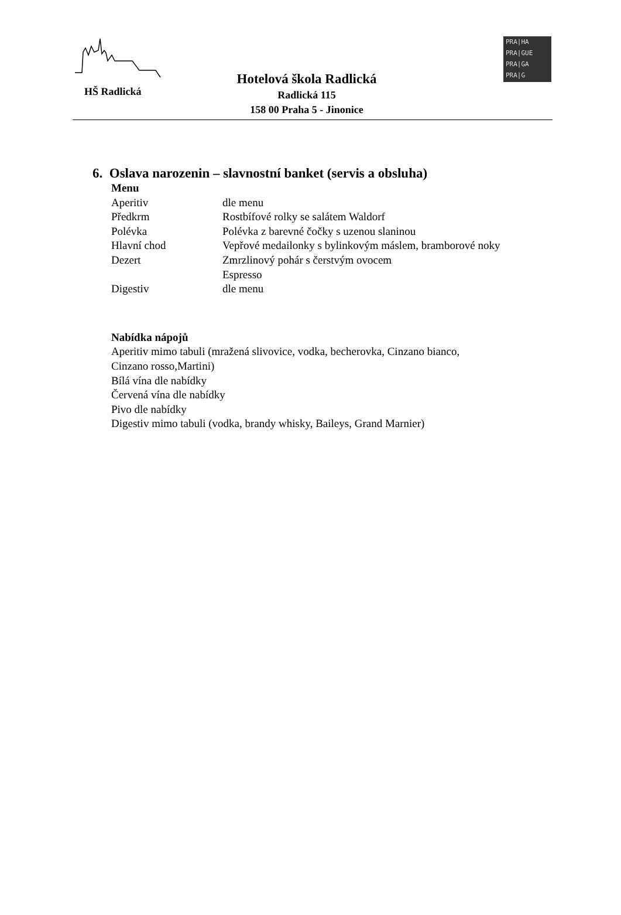HŠ Radlická
Hotelová škola Radlická
Radlická 115
158 00 Praha 5 - Jinonice
PRA|HA
PRA|GUE
PRA|GA
PRA|G
6. Oslava narozenin – slavnostní banket (servis a obsluha)
Menu
| Aperitiv | dle menu |
| Předkrm | Rostbífové rolky se salátem Waldorf |
| Polévka | Polévka z barevné čočky s uzenou slaninou |
| Hlavní chod | Vepřové medailonky s bylinkovým máslem, bramborové noky |
| Dezert | Zmrzlinový pohár s čerstvým ovocem |
| | Espresso |
| Digestiv | dle menu |
Nabídka nápojů
Aperitiv mimo tabuli (mražená slivovice, vodka, becherovka, Cinzano bianco,
Cinzano rosso,Martini)
Bílá vína dle nabídky
Červená vína dle nabídky
Pivo dle nabídky
Digestiv mimo tabuli (vodka, brandy whisky, Baileys, Grand Marnier)